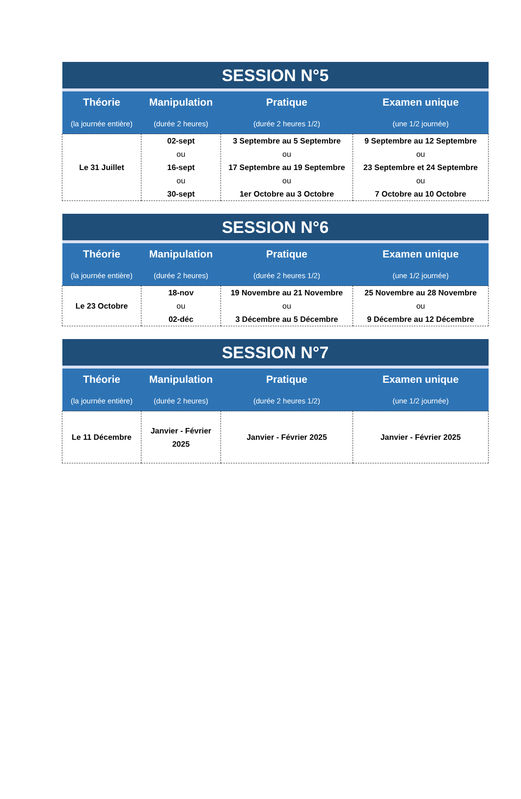| SESSION N°5 | | | |
| --- | --- | --- | --- |
| Théorie | Manipulation | Pratique | Examen unique |
| (la journée entière) | (durée 2 heures) | (durée 2 heures 1/2) | (une 1/2 journée) |
| Le 31 Juillet | 02-sept ou 16-sept ou 30-sept | 3 Septembre au 5 Septembre ou 17 Septembre au 19 Septembre ou 1er Octobre au 3 Octobre | 9 Septembre au 12 Septembre ou 23 Septembre et 24 Septembre ou 7 Octobre au 10 Octobre |
| SESSION N°6 | | | |
| --- | --- | --- | --- |
| Théorie | Manipulation | Pratique | Examen unique |
| (la journée entière) | (durée 2 heures) | (durée 2 heures 1/2) | (une 1/2 journée) |
| Le 23 Octobre | 18-nov ou 02-déc | 19 Novembre au 21 Novembre ou 3 Décembre au 5 Décembre | 25 Novembre au 28 Novembre ou 9 Décembre au 12 Décembre |
| SESSION N°7 | | | |
| --- | --- | --- | --- |
| Théorie | Manipulation | Pratique | Examen unique |
| (la journée entière) | (durée 2 heures) | (durée 2 heures 1/2) | (une 1/2 journée) |
| Le 11 Décembre | Janvier - Février 2025 | Janvier - Février 2025 | Janvier - Février 2025 |